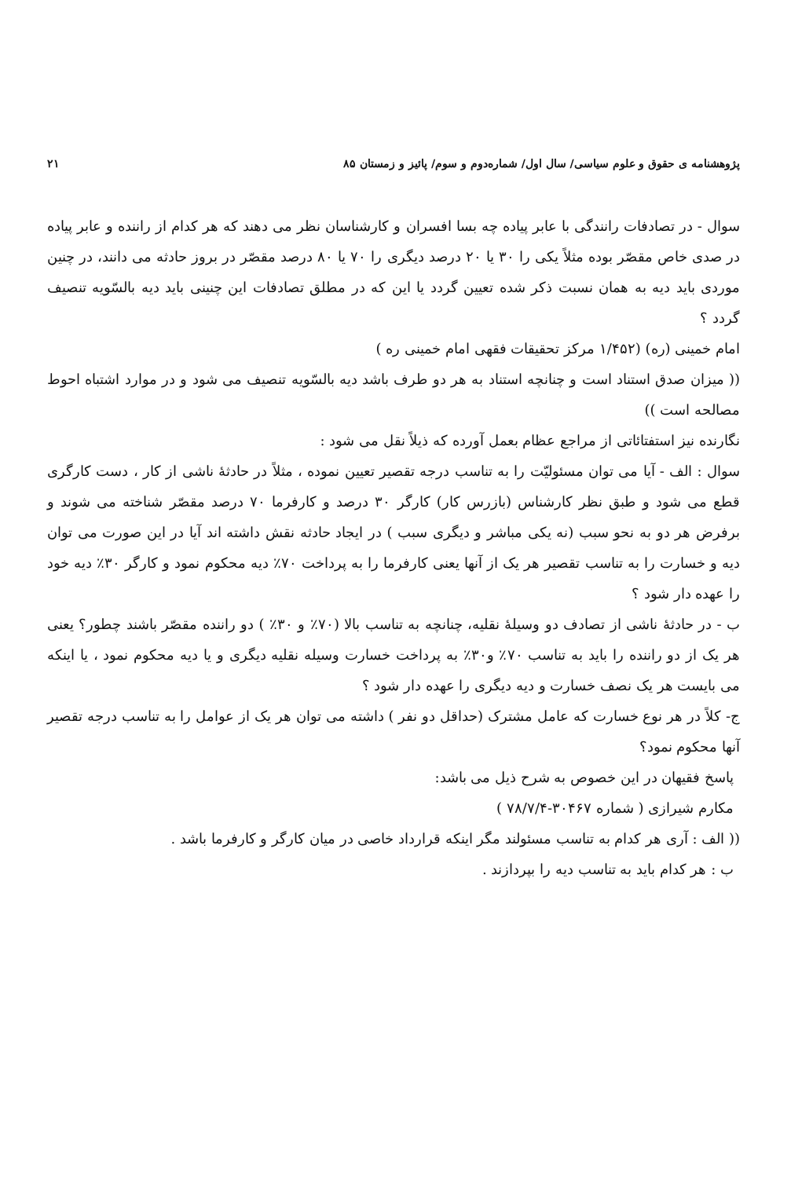پژوهشنامه ی حقوق و علوم سیاسی/ سال اول/ شماره‌دوم و سوم/ پائیز و زمستان ۸۵ ۲۱
سوال - در تصادفات رانندگی با عابر پیاده چه بسا افسران و کارشناسان نظر می دهند که هر کدام از راننده و عابر پیاده در صدی خاص مقصّر بوده مثلاً یکی را ۳۰ یا ۲۰ درصد دیگری را ۷۰ یا ۸۰ درصد مقصّر در بروز حادثه می دانند، در چنین موردی باید دیه به همان نسبت ذکر شده تعیین گردد یا این که در مطلق تصادفات این چنینی باید دیه بالسّویه تنصیف گردد ؟
امام خمینی (ره) (۱/۴۵۲ مرکز تحقیقات فقهی امام خمینی ره )
(( میزان صدق استناد است و چنانچه استناد به هر دو طرف باشد دیه بالسّویه تنصیف می شود و در موارد اشتباه احوط مصالحه است ))
نگارنده نیز استفتائاتی از مراجع عظام بعمل آورده که ذیلاً نقل می شود :
سوال : الف - آیا می توان مسئولیّت را به تناسب درجه تقصیر تعیین نموده ، مثلاً در حادثهٔ ناشی از کار ، دست کارگری قطع می شود و طبق نظر کارشناس (بازرس کار) کارگر ۳۰ درصد و کارفرما ۷۰ درصد مقصّر شناخته می شوند و برفرض هر دو به نحو سبب (نه یکی مباشر و دیگری سبب ) در ایجاد حادثه نقش داشته اند آیا در این صورت می توان دیه و خسارت را به تناسب تقصیر هر یک از آنها یعنی کارفرما را به پرداخت ۷۰٪ دیه محکوم نمود و کارگر ۳۰٪ دیه خود را عهده دار شود ؟
ب - در حادثهٔ ناشی از تصادف دو وسیلهٔ نقلیه، چنانچه به تناسب بالا (۷۰٪ و ۳۰٪ ) دو راننده مقصّر باشند چطور؟ یعنی هر یک از دو راننده را باید به تناسب ۷۰٪ و۳۰٪ به پرداخت خسارت وسیله نقلیه دیگری و یا دیه محکوم نمود ، یا اینکه می بایست هر یک نصف خسارت و دیه دیگری را عهده دار شود ؟
ج- کلاً در هر نوع خسارت که عامل مشترک (حداقل دو نفر ) داشته می توان هر یک از عوامل را به تناسب درجه تقصیر آنها محکوم نمود؟
پاسخ فقیهان در این خصوص به شرح ذیل می باشد:
مکارم شیرازی ( شماره ۳۰۴۶۷-۷۸/۷/۴ )
(( الف : آری هر کدام به تناسب مسئولند مگر اینکه قرارداد خاصی در میان کارگر و کارفرما باشد .
ب : هر کدام باید به تناسب دیه را بپردازند .